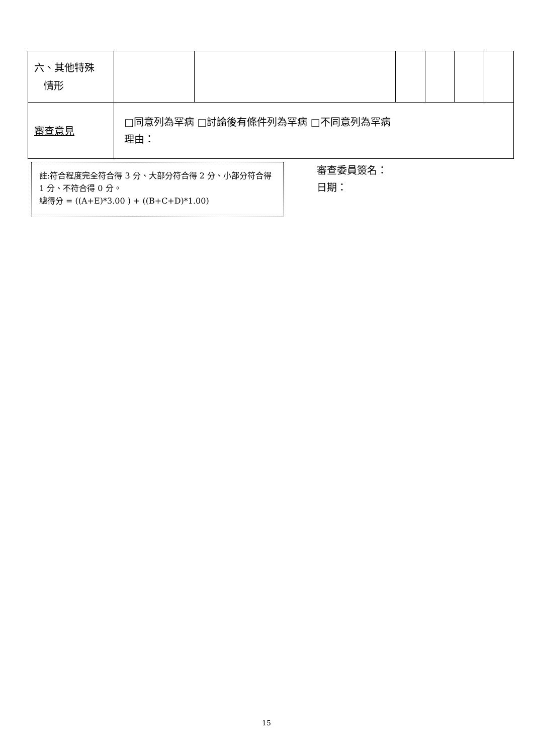| 六、其他特殊 情形 | | | | | | |
| 審查意見 | □同意列為罕病 □討論後有條件列為罕病 □不同意列為罕病 理由： | | | | | |
註:符合程度完全符合得 3 分、大部分符合得 2 分、小部分符合得 1 分、不符合得 0 分。
總得分 = ((A+E)*3.00 ) + ((B+C+D)*1.00)
審查委員簽名：
日期：
15